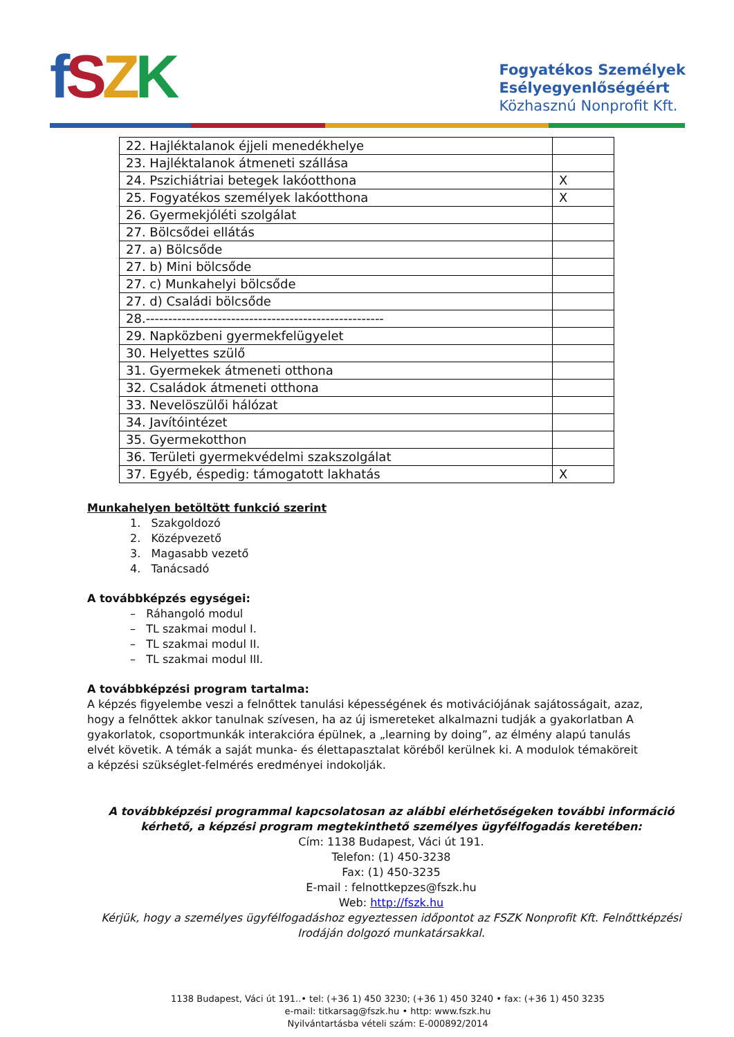fSZK
Fogyatékos Személyek
Esélyegyenlőségéért
Közhasznú Nonprofit Kft.
| 22. Hajléktalanok éjjeli menedékhelye | |
| 23. Hajléktalanok átmeneti szállása | |
| 24. Pszichiátriai betegek lakóotthona | X |
| 25. Fogyatékos személyek lakóotthona | X |
| 26. Gyermekjóléti szolgálat | |
| 27. Bölcsődei ellátás | |
| 27. a) Bölcsőde | |
| 27. b) Mini bölcsőde | |
| 27. c) Munkahelyi bölcsőde | |
| 27. d) Családi bölcsőde | |
| 28.----------------------------------------------------- | |
| 29. Napközbeni gyermekfelügyelet | |
| 30. Helyettes szülő | |
| 31. Gyermekek átmeneti otthona | |
| 32. Családok átmeneti otthona | |
| 33. Nevelöszülői hálózat | |
| 34. Javítóintézet | |
| 35. Gyermekotthon | |
| 36. Területi gyermekvédelmi szakszolgálat | |
| 37. Egyéb, éspedig: támogatott lakhatás | X |
Munkahelyen betöltött funkció szerint
1. Szakgoldozó
2. Középvezető
3. Magasabb vezető
4. Tanácsadó
A továbbképzés egységei:
– Ráhangoló modul
– TL szakmai modul I.
– TL szakmai modul II.
– TL szakmai modul III.
A továbbképzési program tartalma:
A képzés figyelembe veszi a felnőttek tanulási képességének és motivációjának sajátosságait, azaz, hogy a felnőttek akkor tanulnak szívesen, ha az új ismereteket alkalmazni tudják a gyakorlatban A gyakorlatok, csoportmunkák interakcióra épülnek, a „learning by doing”, az élmény alapú tanulás elvét követik. A témák a saját munka- és élettapasztalat köréből kerülnek ki. A modulok témaköreit a képzési szükséglet-felmérés eredményei indokolják.
A továbbképzési programmal kapcsolatosan az alábbi elérhetőségeken további információ kérhető, a képzési program megtekinthető személyes ügyfélfogadás keretében:
Cím: 1138 Budapest, Váci út 191.
Telefon: (1) 450-3238
Fax: (1) 450-3235
E-mail : felnottkepzes@fszk.hu
Web: http://fszk.hu
Kérjük, hogy a személyes ügyfélfogadáshoz egyeztessen időpontot az FSZK Nonprofit Kft. Felnőttképzési Irodáján dolgozó munkatársakkal.
1138 Budapest, Váci út 191..• tel: (+36 1) 450 3230; (+36 1) 450 3240 • fax: (+36 1) 450 3235
e-mail: titkarsag@fszk.hu • http: www.fszk.hu
Nyilvántartásba vételi szám: E-000892/2014